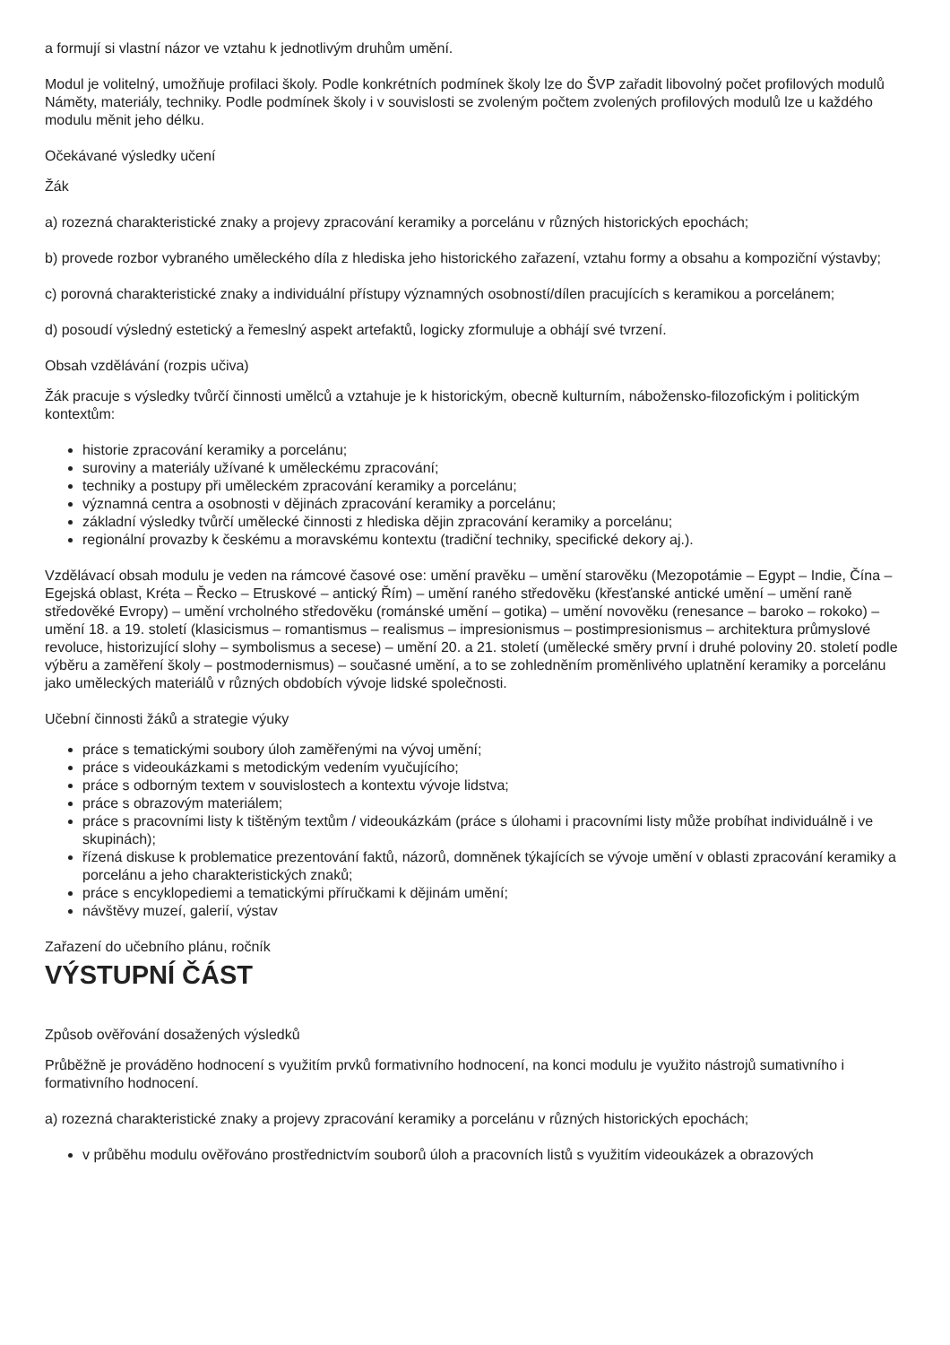a formují si vlastní názor ve vztahu k jednotlivým druhům umění.
Modul je volitelný, umožňuje profilaci školy. Podle konkrétních podmínek školy lze do ŠVP zařadit libovolný počet profilových modulů Náměty, materiály, techniky. Podle podmínek školy i v souvislosti se zvoleným počtem zvolených profilových modulů lze u každého modulu měnit jeho délku.
Očekávané výsledky učení
Žák
a) rozezná charakteristické znaky a projevy zpracování keramiky a porcelánu v různých historických epochách;
b) provede rozbor vybraného uměleckého díla z hlediska jeho historického zařazení, vztahu formy a obsahu a kompoziční výstavby;
c) porovná charakteristické znaky a individuální přístupy významných osobností/dílen pracujících s keramikou a porcelánem;
d) posoudí výsledný estetický a řemeslný aspekt artefaktů, logicky zformuluje a obhájí své tvrzení.
Obsah vzdělávání (rozpis učiva)
Žák pracuje s výsledky tvůrčí činnosti umělců a vztahuje je k historickým, obecně kulturním, nábožensko-filozofickým i politickým kontextům:
historie zpracování keramiky a porcelánu;
suroviny a materiály užívané k uměleckému zpracování;
techniky a postupy při uměleckém zpracování keramiky a porcelánu;
významná centra a osobnosti v dějinách zpracování keramiky a porcelánu;
základní výsledky tvůrčí umělecké činnosti z hlediska dějin zpracování keramiky a porcelánu;
regionální provazby k českému a moravskému kontextu (tradiční techniky, specifické dekory aj.).
Vzdělávací obsah modulu je veden na rámcové časové ose: umění pravěku – umění starověku (Mezopotámie – Egypt – Indie, Čína – Egejská oblast, Kréta – Řecko – Etruskové – antický Řím) – umění raného středověku (křesťanské antické umění – umění raně středověké Evropy) – umění vrcholného středověku (románské umění – gotika) – umění novověku (renesance – baroko – rokoko) – umění 18. a 19. století (klasicismus – romantismus – realismus – impresionismus – postimpresionismus – architektura průmyslové revoluce, historizující slohy – symbolismus a secese) – umění 20. a 21. století (umělecké směry první i druhé poloviny 20. století podle výběru a zaměření školy – postmodernismus) – současné umění, a to se zohledněním proměnlivého uplatnění keramiky a porcelánu jako uměleckých materiálů v různých obdobích vývoje lidské společnosti.
Učební činnosti žáků a strategie výuky
práce s tematickými soubory úloh zaměřenými na vývoj umění;
práce s videoukázkami s metodickým vedením vyučujícího;
práce s odborným textem v souvislostech a kontextu vývoje lidstva;
práce s obrazovým materiálem;
práce s pracovními listy k tištěným textům / videoukázkám (práce s úlohami i pracovními listy může probíhat individuálně i ve skupinách);
řízená diskuse k problematice prezentování faktů, názorů, domněnek týkajících se vývoje umění v oblasti zpracování keramiky a porcelánu a jeho charakteristických znaků;
práce s encyklopediemi a tematickými příručkami k dějinám umění;
návštěvy muzeí, galerií, výstav
Zařazení do učebního plánu, ročník
VÝSTUPNÍ ČÁST
Způsob ověřování dosažených výsledků
Průběžně je prováděno hodnocení s využitím prvků formativního hodnocení, na konci modulu je využito nástrojů sumativního i formativního hodnocení.
a) rozezná charakteristické znaky a projevy zpracování keramiky a porcelánu v různých historických epochách;
v průběhu modulu ověřováno prostřednictvím souborů úloh a pracovních listů s využitím videoukázek a obrazových